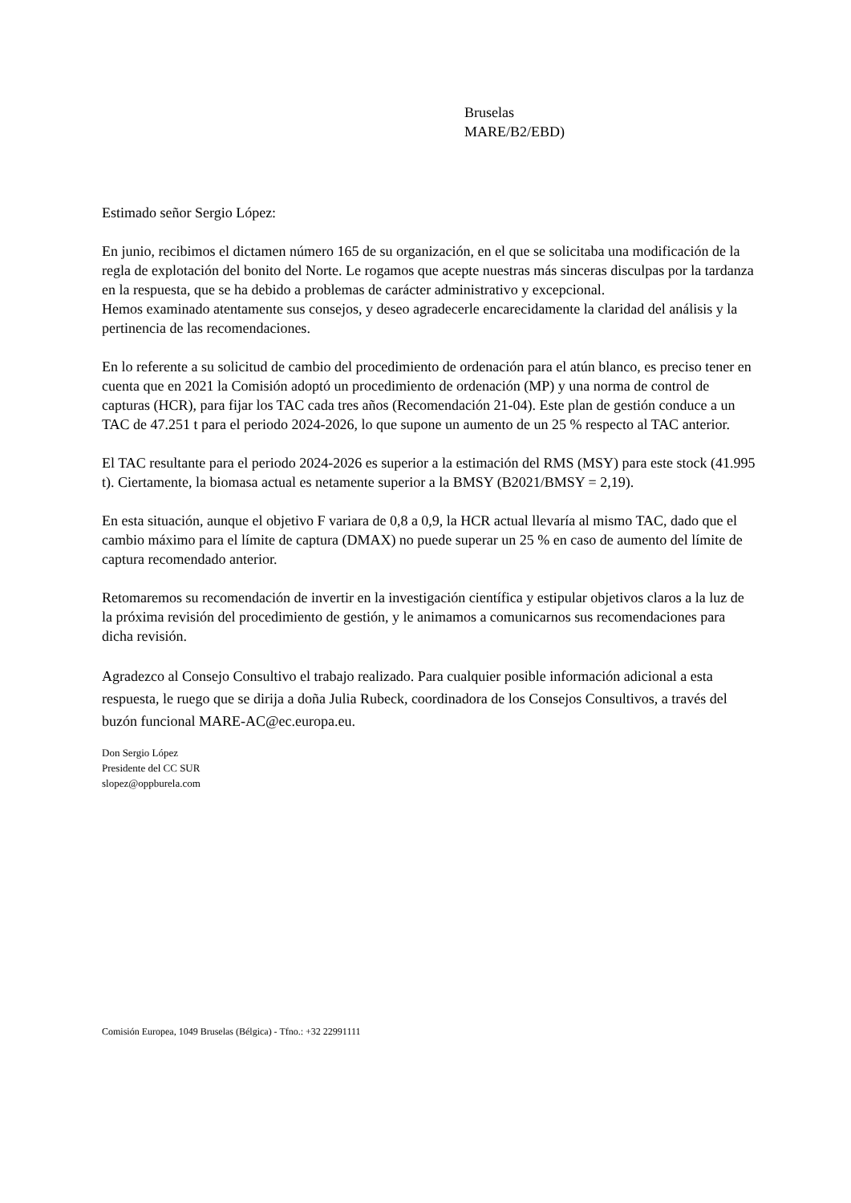Bruselas
MARE/B2/EBD)
Estimado señor Sergio López:
En junio, recibimos el dictamen número 165 de su organización, en el que se solicitaba una modificación de la regla de explotación del bonito del Norte. Le rogamos que acepte nuestras más sinceras disculpas por la tardanza en la respuesta, que se ha debido a problemas de carácter administrativo y excepcional.
Hemos examinado atentamente sus consejos, y deseo agradecerle encarecidamente la claridad del análisis y la pertinencia de las recomendaciones.
En lo referente a su solicitud de cambio del procedimiento de ordenación para el atún blanco, es preciso tener en cuenta que en 2021 la Comisión adoptó un procedimiento de ordenación (MP) y una norma de control de capturas (HCR), para fijar los TAC cada tres años (Recomendación 21-04). Este plan de gestión conduce a un TAC de 47.251 t para el periodo 2024-2026, lo que supone un aumento de un 25 % respecto al TAC anterior.
El TAC resultante para el periodo 2024-2026 es superior a la estimación del RMS (MSY) para este stock (41.995 t). Ciertamente, la biomasa actual es netamente superior a la BMSY (B2021/BMSY = 2,19).
En esta situación, aunque el objetivo F variara de 0,8 a 0,9, la HCR actual llevaría al mismo TAC, dado que el cambio máximo para el límite de captura (DMAX) no puede superar un 25 % en caso de aumento del límite de captura recomendado anterior.
Retomaremos su recomendación de invertir en la investigación científica y estipular objetivos claros a la luz de la próxima revisión del procedimiento de gestión, y le animamos a comunicarnos sus recomendaciones para dicha revisión.
Agradezco al Consejo Consultivo el trabajo realizado. Para cualquier posible información adicional a esta respuesta, le ruego que se dirija a doña Julia Rubeck, coordinadora de los Consejos Consultivos, a través del buzón funcional MARE-AC@ec.europa.eu.
Don Sergio López
Presidente del CC SUR
slopez@oppburela.com
Comisión Europea, 1049 Bruselas (Bélgica) - Tfno.: +32 22991111